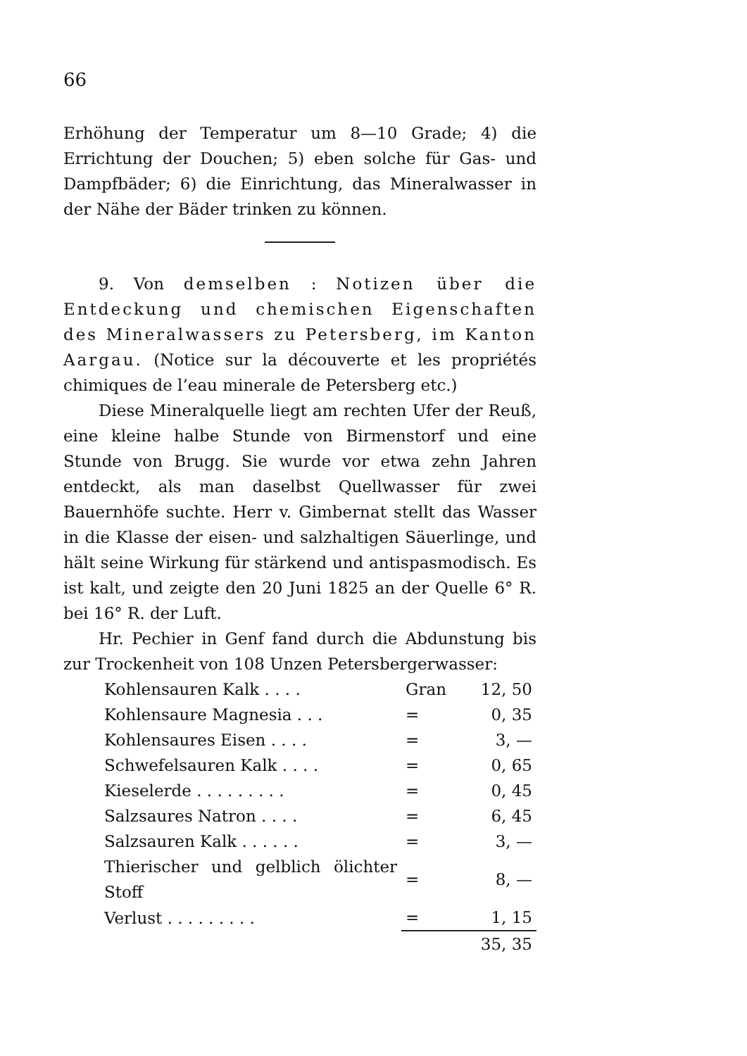66
Erhöhung der Temperatur um 8—10 Grade; 4) die Errichtung der Douchen; 5) eben solche für Gas- und Dampfbäder; 6) die Einrichtung, das Mineralwasser in der Nähe der Bäder trinken zu können.
9. Von demselben : Notizen über die Entdeckung und chemischen Eigenschaften des Mineralwassers zu Petersberg, im Kanton Aargau. (Notice sur la découverte et les propriétés chimiques de l’eau minerale de Petersberg etc.)
Diese Mineralquelle liegt am rechten Ufer der Reuß, eine kleine halbe Stunde von Birmenstorf und eine Stunde von Brugg. Sie wurde vor etwa zehn Jahren entdeckt, als man daselbst Quellwasser für zwei Bauernhöfe suchte. Herr v. Gimbernat stellt das Wasser in die Klasse der eisen- und salzhaltigen Säuerlinge, und hält seine Wirkung für stärkend und antispasmodisch. Es ist kalt, und zeigte den 20 Juni 1825 an der Quelle 6° R. bei 16° R. der Luft.
Hr. Pechier in Genf fand durch die Abdunstung bis zur Trockenheit von 108 Unzen Petersbergerwasser:
| Kohlensauren Kalk . . . . | Gran | 12, 50 |
| Kohlensaure Magnesia . . . | = | 0, 35 |
| Kohlensaures Eisen . . . . | = | 3, — |
| Schwefelsauren Kalk . . . . | = | 0, 65 |
| Kieselerde . . . . . . . . . | = | 0, 45 |
| Salzsaures Natron . . . . | = | 6, 45 |
| Salzsauren Kalk . . . . . . | = | 3, — |
| Thierischer und gelblich ölichter Stoff | = | 8, — |
| Verlust . . . . . . . . . | = | 1, 15 |
| | | 35, 35 |